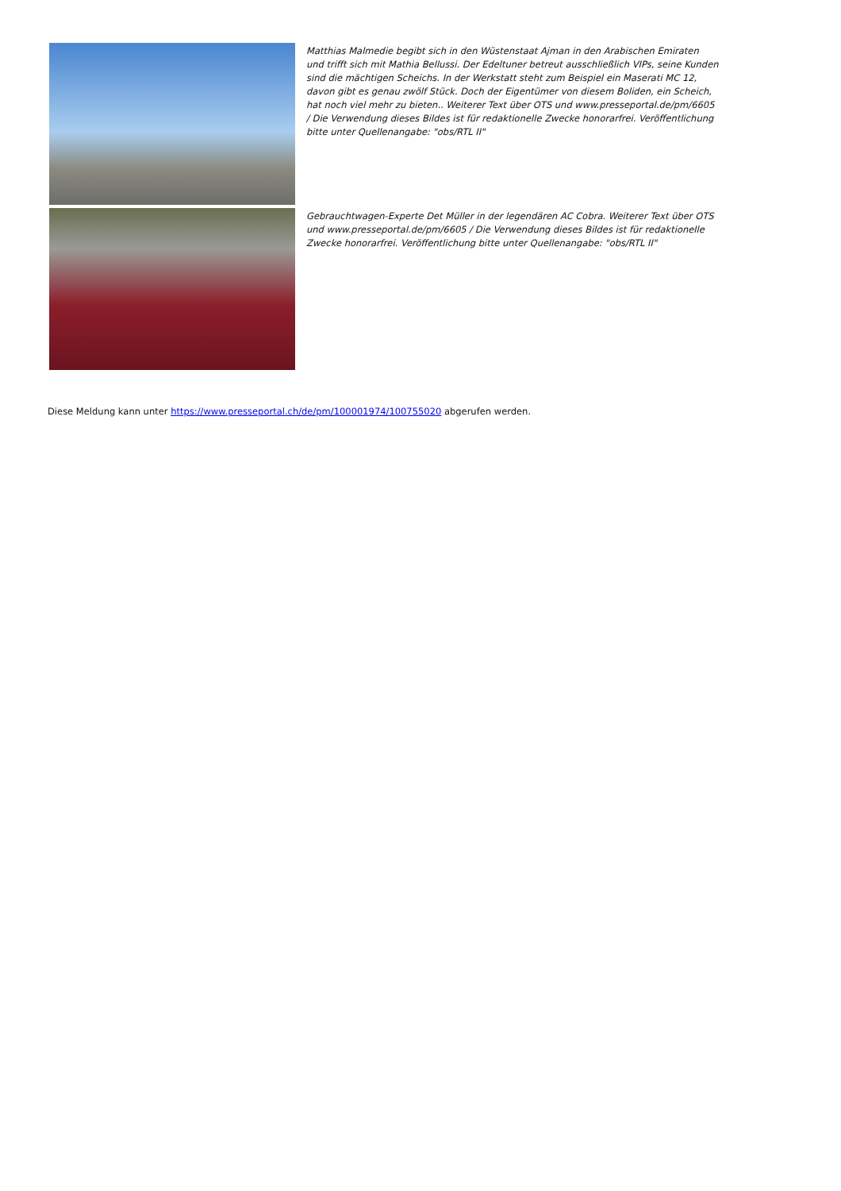Matthias Malmedie begibt sich in den Wüstenstaat Ajman in den Arabischen Emiraten und trifft sich mit Mathia Bellussi. Der Edeltuner betreut ausschließlich VIPs, seine Kunden sind die mächtigen Scheichs. In der Werkstatt steht zum Beispiel ein Maserati MC 12, davon gibt es genau zwölf Stück. Doch der Eigentümer von diesem Boliden, ein Scheich, hat noch viel mehr zu bieten.. Weiterer Text über OTS und www.presseportal.de/pm/6605 / Die Verwendung dieses Bildes ist für redaktionelle Zwecke honorarfrei. Veröffentlichung bitte unter Quellenangabe: "obs/RTL II"
Gebrauchtwagen-Experte Det Müller in der legendären AC Cobra. Weiterer Text über OTS und www.presseportal.de/pm/6605 / Die Verwendung dieses Bildes ist für redaktionelle Zwecke honorarfrei. Veröffentlichung bitte unter Quellenangabe: "obs/RTL II"
Diese Meldung kann unter https://www.presseportal.ch/de/pm/100001974/100755020 abgerufen werden.